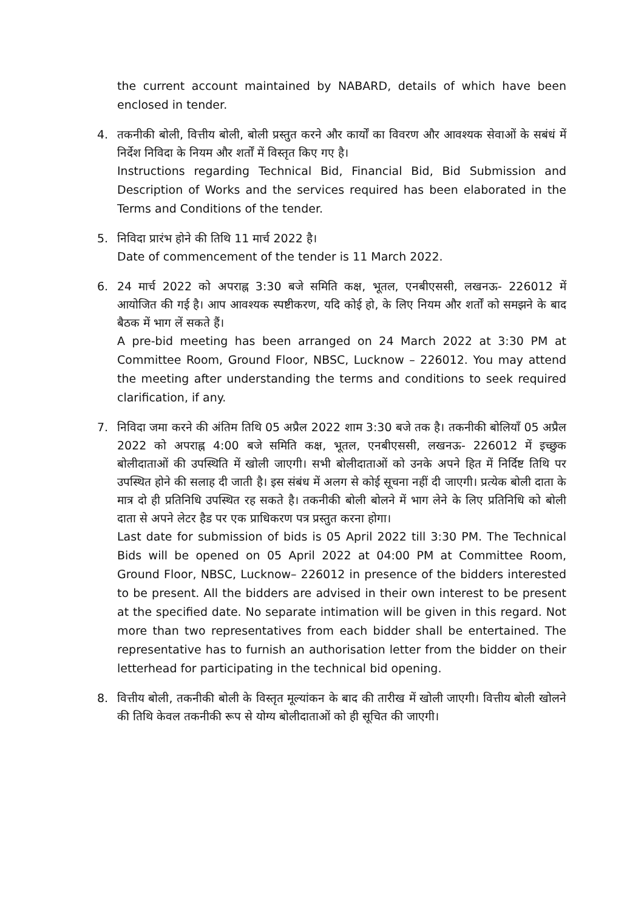the current account maintained by NABARD, details of which have been enclosed in tender.
4.
तकनीकी बोली, वित्तीय बोली, बोली प्रस्तुत करने और कार्यों का विवरण और आवश्यक सेवाओं के सबंधं में निर्देश निविदा के नियम और शर्तों में विस्तृत किए गए है।
Instructions regarding Technical Bid, Financial Bid, Bid Submission and Description of Works and the services required has been elaborated in the Terms and Conditions of the tender.
5.
निविदा प्रारंभ होने की तिथि 11 मार्च 2022 है।
Date of commencement of the tender is 11 March 2022.
6.
24 मार्च 2022 को अपराह्न 3:30 बजे समिति कक्ष, भूतल, एनबीएससी, लखनऊ- 226012 में आयोजित की गई है। आप आवश्यक स्पष्टीकरण, यदि कोई हो, के लिए नियम और शर्तों को समझने के बाद बैठक में भाग लें सकते हैं।
A pre-bid meeting has been arranged on 24 March 2022 at 3:30 PM at Committee Room, Ground Floor, NBSC, Lucknow – 226012. You may attend the meeting after understanding the terms and conditions to seek required clarification, if any.
7.
निविदा जमा करने की अंतिम तिथि 05 अप्रैल 2022 शाम 3:30 बजे तक है। तकनीकी बोलियाँ 05 अप्रैल 2022 को अपराह्न 4:00 बजे समिति कक्ष, भूतल, एनबीएससी, लखनऊ- 226012 में इच्छुक बोलीदाताओं की उपस्थिति में खोली जाएगी। सभी बोलीदाताओं को उनके अपने हित में निर्दिष्ट तिथि पर उपस्थित होने की सलाह दी जाती है। इस संबंध में अलग से कोई सूचना नहीं दी जाएगी। प्रत्येक बोली दाता के मात्र दो ही प्रतिनिधि उपस्थित रह सकते है। तकनीकी बोली बोलने में भाग लेने के लिए प्रतिनिधि को बोली दाता से अपने लेटर हैड पर एक प्राधिकरण पत्र प्रस्तुत करना होगा।
Last date for submission of bids is 05 April 2022 till 3:30 PM. The Technical Bids will be opened on 05 April 2022 at 04:00 PM at Committee Room, Ground Floor, NBSC, Lucknow– 226012 in presence of the bidders interested to be present. All the bidders are advised in their own interest to be present at the specified date. No separate intimation will be given in this regard. Not more than two representatives from each bidder shall be entertained. The representative has to furnish an authorisation letter from the bidder on their letterhead for participating in the technical bid opening.
8.
वित्तीय बोली, तकनीकी बोली के विस्तृत मूल्यांकन के बाद की तारीख में खोली जाएगी। वित्तीय बोली खोलने की तिथि केवल तकनीकी रूप से योग्य बोलीदाताओं को ही सूचित की जाएगी।